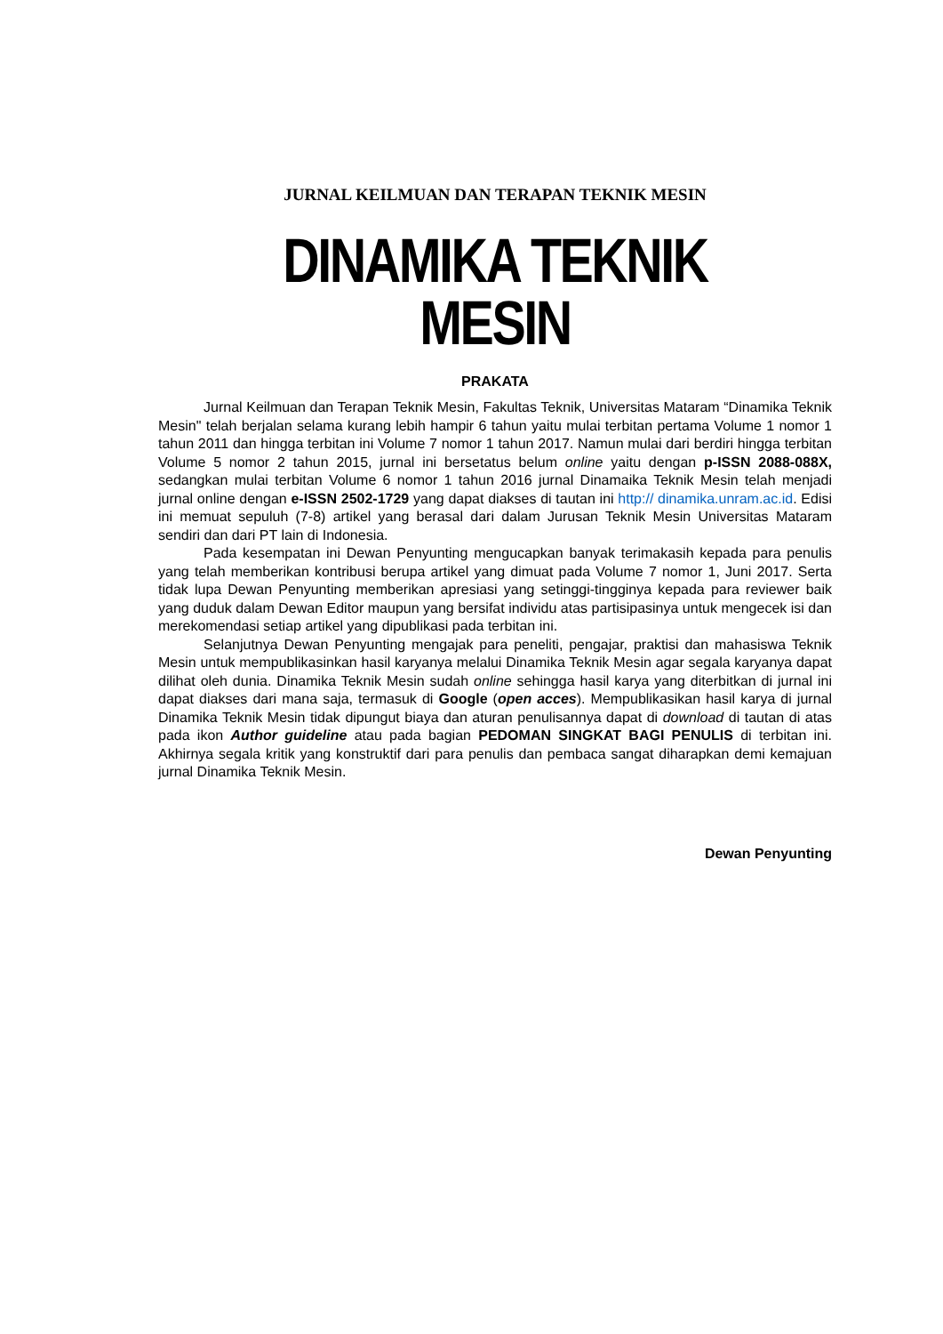JURNAL KEILMUAN DAN TERAPAN TEKNIK MESIN
DINAMIKA TEKNIK MESIN
PRAKATA
Jurnal Keilmuan dan Terapan Teknik Mesin, Fakultas Teknik, Universitas Mataram “Dinamika Teknik Mesin" telah berjalan selama kurang lebih hampir 6 tahun yaitu mulai terbitan pertama Volume 1 nomor 1 tahun 2011 dan hingga terbitan ini Volume 7 nomor 1 tahun 2017. Namun mulai dari berdiri hingga terbitan Volume 5 nomor 2 tahun 2015, jurnal ini bersetatus belum online yaitu dengan p-ISSN 2088-088X, sedangkan mulai terbitan Volume 6 nomor 1 tahun 2016 jurnal Dinamaika Teknik Mesin telah menjadi jurnal online dengan e-ISSN 2502-1729 yang dapat diakses di tautan ini http:// dinamika.unram.ac.id. Edisi ini memuat sepuluh (7-8) artikel yang berasal dari dalam Jurusan Teknik Mesin Universitas Mataram sendiri dan dari PT lain di Indonesia.
Pada kesempatan ini Dewan Penyunting mengucapkan banyak terimakasih kepada para penulis yang telah memberikan kontribusi berupa artikel yang dimuat pada Volume 7 nomor 1, Juni 2017. Serta tidak lupa Dewan Penyunting memberikan apresiasi yang setinggi-tingginya kepada para reviewer baik yang duduk dalam Dewan Editor maupun yang bersifat individu atas partisipasinya untuk mengecek isi dan merekomendasi setiap artikel yang dipublikasi pada terbitan ini.
Selanjutnya Dewan Penyunting mengajak para peneliti, pengajar, praktisi dan mahasiswa Teknik Mesin untuk mempublikasinkan hasil karyanya melalui Dinamika Teknik Mesin agar segala karyanya dapat dilihat oleh dunia. Dinamika Teknik Mesin sudah online sehingga hasil karya yang diterbitkan di jurnal ini dapat diakses dari mana saja, termasuk di Google (open acces). Mempublikasikan hasil karya di jurnal Dinamika Teknik Mesin tidak dipungut biaya dan aturan penulisannya dapat di download di tautan di atas pada ikon Author guideline atau pada bagian PEDOMAN SINGKAT BAGI PENULIS di terbitan ini. Akhirnya segala kritik yang konstruktif dari para penulis dan pembaca sangat diharapkan demi kemajuan jurnal Dinamika Teknik Mesin.
Dewan Penyunting